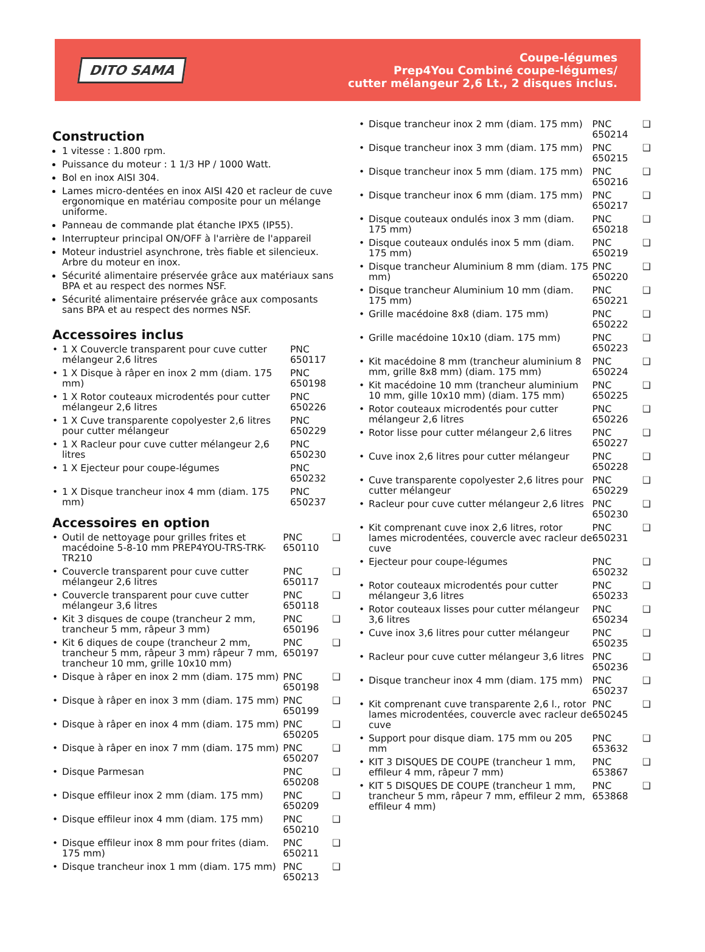DITO SAMA
Coupe-légumes
Prep4You Combiné coupe-légumes/
cutter mélangeur 2,6 Lt., 2 disques inclus.
Construction
1 vitesse : 1.800 rpm.
Puissance du moteur : 1 1/3 HP / 1000 Watt.
Bol en inox AISI 304.
Lames micro-dentées en inox AISI 420 et racleur de cuve ergonomique en matériau composite pour un mélange uniforme.
Panneau de commande plat étanche IPX5 (IP55).
Interrupteur principal ON/OFF à l'arrière de l'appareil
Moteur industriel asynchrone, très fiable et silencieux. Arbre du moteur en inox.
Sécurité alimentaire préservée grâce aux matériaux sans BPA et au respect des normes NSF.
Sécurité alimentaire préservée grâce aux composants sans BPA et au respect des normes NSF.
Accessoires inclus
| • | 1 X Couvercle transparent pour cuve cutter mélangeur 2,6 litres | PNC 650117 |
| • | 1 X Disque à râper en inox 2 mm (diam. 175 mm) | PNC 650198 |
| • | 1 X Rotor couteaux microdentés pour cutter mélangeur 2,6 litres | PNC 650226 |
| • | 1 X Cuve transparente copolyester 2,6 litres pour cutter mélangeur | PNC 650229 |
| • | 1 X Racleur pour cuve cutter mélangeur 2,6 litres | PNC 650230 |
| • | 1 X Ejecteur pour coupe-légumes | PNC 650232 |
| • | 1 X Disque trancheur inox 4 mm (diam. 175 mm) | PNC 650237 |
Accessoires en option
| • | Outil de nettoyage pour grilles frites et macédoine 5-8-10 mm PREP4YOU-TRS-TRK-TR210 | PNC 650110 | ❑ |
| • | Couvercle transparent pour cuve cutter mélangeur 2,6 litres | PNC 650117 | ❑ |
| • | Couvercle transparent pour cuve cutter mélangeur 3,6 litres | PNC 650118 | ❑ |
| • | Kit 3 disques de coupe (trancheur 2 mm, trancheur 5 mm, râpeur 3 mm) | PNC 650196 | ❑ |
| • | Kit 6 diques de coupe (trancheur 2 mm, trancheur 5 mm, râpeur 3 mm) râpeur 7 mm, trancheur 10 mm, grille 10x10 mm) | PNC 650197 | ❑ |
| • | Disque à râper en inox 2 mm (diam. 175 mm) | PNC 650198 | ❑ |
| • | Disque à râper en inox 3 mm (diam. 175 mm) | PNC 650199 | ❑ |
| • | Disque à râper en inox 4 mm (diam. 175 mm) | PNC 650205 | ❑ |
| • | Disque à râper en inox 7 mm (diam. 175 mm) | PNC 650207 | ❑ |
| • | Disque Parmesan | PNC 650208 | ❑ |
| • | Disque effileur inox 2 mm (diam. 175 mm) | PNC 650209 | ❑ |
| • | Disque effileur inox 4 mm (diam. 175 mm) | PNC 650210 | ❑ |
| • | Disque effileur inox 8 mm pour frites (diam. 175 mm) | PNC 650211 | ❑ |
| • | Disque trancheur inox 1 mm (diam. 175 mm) | PNC 650213 | ❑ |
| • | Disque trancheur inox 2 mm (diam. 175 mm) | PNC 650214 | ❑ |
| • | Disque trancheur inox 3 mm (diam. 175 mm) | PNC 650215 | ❑ |
| • | Disque trancheur inox 5 mm (diam. 175 mm) | PNC 650216 | ❑ |
| • | Disque trancheur inox 6 mm (diam. 175 mm) | PNC 650217 | ❑ |
| • | Disque couteaux ondulés inox 3 mm (diam. 175 mm) | PNC 650218 | ❑ |
| • | Disque couteaux ondulés inox 5 mm (diam. 175 mm) | PNC 650219 | ❑ |
| • | Disque trancheur Aluminium 8 mm (diam. 175 mm) | PNC 650220 | ❑ |
| • | Disque trancheur Aluminium 10 mm (diam. 175 mm) | PNC 650221 | ❑ |
| • | Grille macédoine 8x8 (diam. 175 mm) | PNC 650222 | ❑ |
| • | Grille macédoine 10x10 (diam. 175 mm) | PNC 650223 | ❑ |
| • | Kit macédoine 8 mm (trancheur aluminium 8 mm, grille 8x8 mm) (diam. 175 mm) | PNC 650224 | ❑ |
| • | Kit macédoine 10 mm (trancheur aluminium 10 mm, gille 10x10 mm) (diam. 175 mm) | PNC 650225 | ❑ |
| • | Rotor couteaux microdentés pour cutter mélangeur 2,6 litres | PNC 650226 | ❑ |
| • | Rotor lisse pour cutter mélangeur 2,6 litres | PNC 650227 | ❑ |
| • | Cuve inox 2,6 litres pour cutter mélangeur | PNC 650228 | ❑ |
| • | Cuve transparente copolyester 2,6 litres pour cutter mélangeur | PNC 650229 | ❑ |
| • | Racleur pour cuve cutter mélangeur 2,6 litres | PNC 650230 | ❑ |
| • | Kit comprenant cuve inox 2,6 litres, rotor lames microdentées, couvercle avec racleur de cuve | PNC 650231 | ❑ |
| • | Ejecteur pour coupe-légumes | PNC 650232 | ❑ |
| • | Rotor couteaux microdentés pour cutter mélangeur 3,6 litres | PNC 650233 | ❑ |
| • | Rotor couteaux lisses pour cutter mélangeur 3,6 litres | PNC 650234 | ❑ |
| • | Cuve inox 3,6 litres pour cutter mélangeur | PNC 650235 | ❑ |
| • | Racleur pour cuve cutter mélangeur 3,6 litres | PNC 650236 | ❑ |
| • | Disque trancheur inox 4 mm (diam. 175 mm) | PNC 650237 | ❑ |
| • | Kit comprenant cuve transparente 2,6 l., rotor lames microdentées, couvercle avec racleur de cuve | PNC 650245 | ❑ |
| • | Support pour disque diam. 175 mm ou 205 mm | PNC 653632 | ❑ |
| • | KIT 3 DISQUES DE COUPE (trancheur 1 mm, effileur 4 mm, râpeur 7 mm) | PNC 653867 | ❑ |
| • | KIT 5 DISQUES DE COUPE (trancheur 1 mm, trancheur 5 mm, râpeur 7 mm, effileur 2 mm, effileur 4 mm) | PNC 653868 | ❑ |